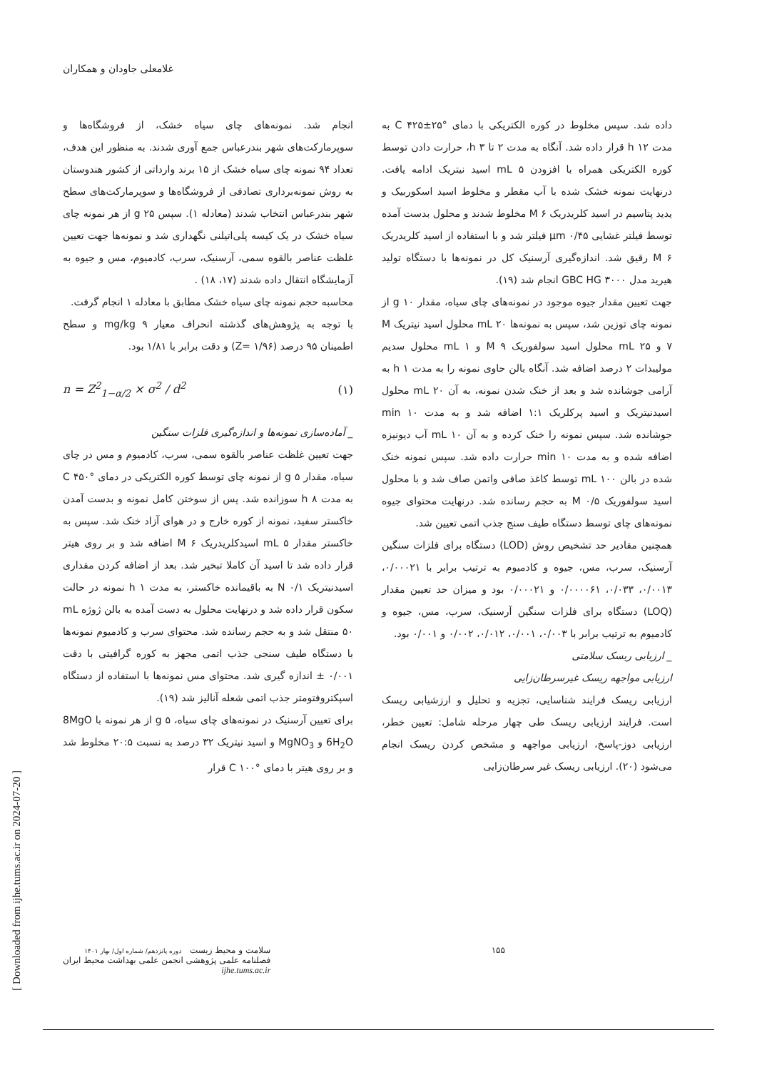غلامعلی جاودان و همکاران
انجام شد. نمونه‌های چای سیاه خشک، از فروشگاه‌ها و سوپرمارکت‌های شهر بندرعباس جمع آوری شدند. به منظور این هدف، تعداد ۹۴ نمونه چای سیاه خشک از ۱۵ برند وارداتی از کشور هندوستان به روش نمونه‌برداری تصادفی از فروشگاه‌ها و سوپرمارکت‌های سطح شهر بندرعباس انتخاب شدند (معادله ۱). سپس g ۲۵ از هر نمونه چای سیاه خشک در یک کیسه پلی‌اتیلنی نگهداری شد و نمونه‌ها جهت تعیین غلظت عناصر بالقوه سمی، آرسنیک، سرب، کادمیوم، مس و جیوه به آزمایشگاه انتقال داده شدند (۱۷، ۱۸) .
محاسبه حجم نمونه چای سیاه خشک مطابق با معادله ۱ انجام گرفت.
با توجه به پژوهش‌های گذشته انحراف معیار mg/kg ۹ و سطح اطمینان ۹۵ درصد (Z= ۱/۹۶) و دقت برابر با ۱/۸۱ بود.
n = Z<sup>2</sup><sub>1−α/2</sub> × σ<sup>2</sup> / d<sup>2</sup> (۱)
_ آماده‌سازی نمونه‌ها و اندازه‌گیری فلزات سنگین
جهت تعیین غلظت عناصر بالقوه سمی، سرب، کادمیوم و مس در چای سیاه، مقدار g ۵ از نمونه چای توسط کوره الکتریکی در دمای °C ۴۵۰ به مدت h ۸ سوزانده شد. پس از سوختن کامل نمونه و بدست آمدن خاکستر سفید، نمونه از کوره خارج و در هوای آزاد خنک شد. سپس به خاکستر مقدار mL ۵ اسیدکلریدریک M ۶ اضافه شد و بر روی هیتر قرار داده شد تا اسید آن کاملا تبخیر شد. بعد از اضافه کردن مقداری اسیدنیتریک N ۰/۱ به باقیمانده خاکستر، به مدت h ۱ نمونه در حالت سکون قرار داده شد و درنهایت محلول به دست آمده به بالن ژوژه mL ۵۰ منتقل شد و به حجم رسانده شد. محتوای سرب و کادمیوم نمونه‌ها با دستگاه طیف سنجی جذب اتمی مجهز به کوره گرافیتی با دقت ۰/۰۰۱ ± اندازه گیری شد. محتوای مس نمونه‌ها با استفاده از دستگاه اسپکتروفتومتر جذب اتمی شعله آنالیز شد (۱۹).
برای تعیین آرسنیک در نمونه‌های چای سیاه، g ۵ از هر نمونه با 8MgO 6H<sub>2</sub>O و MgNO<sub>3</sub> و اسید نیتریک ۳۲ درصد به نسبت ۲۰:۵ مخلوط شد و بر روی هیتر با دمای °C ۱۰۰ قرار
داده شد. سپس مخلوط در کوره الکتریکی با دمای °C ۴۲۵±۲۵ به مدت h ۱۲ قرار داده شد. آنگاه به مدت ۲ تا h ۳، حرارت دادن توسط کوره الکتریکی همراه با افزودن mL ۵ اسید نیتریک ادامه یافت. درنهایت نمونه خشک شده با آب مقطر و مخلوط اسید اسکوربیک و یدید پتاسیم در اسید کلریدریک M ۶ مخلوط شدند و محلول بدست آمده توسط فیلتر غشایی μm ۰/۴۵ فیلتر شد و با استفاده از اسید کلریدریک M ۶ رقیق شد. اندازه‌گیری آرسنیک کل در نمونه‌ها با دستگاه تولید هیرید مدل GBC HG ۳۰۰۰ انجام شد (۱۹).
جهت تعیین مقدار جیوه موجود در نمونه‌های چای سیاه، مقدار g ۱۰ از نمونه چای توزین شد، سپس به نمونه‌ها mL ۲۰ محلول اسید نیتریک M ۷ و mL ۲۵ محلول اسید سولفوریک M ۹ و mL ۱ محلول سدیم مولیبدات ۲ درصد اضافه شد. آنگاه بالن حاوی نمونه را به مدت h ۱ به آرامی جوشانده شد و بعد از خنک شدن نمونه، به آن mL ۲۰ محلول اسیدنیتریک و اسید پرکلریک ۱:۱ اضافه شد و به مدت min ۱۰ جوشانده شد. سپس نمونه را خنک کرده و به آن mL ۱۰ آب دیونیزه اضافه شده و به مدت min ۱۰ حرارت داده شد. سپس نمونه خنک شده در بالن mL ۱۰۰ توسط کاغذ صافی واتمن صاف شد و با محلول اسید سولفوریک M ۰/۵ به حجم رسانده شد. درنهایت محتوای جیوه نمونه‌های چای توسط دستگاه طیف سنج جذب اتمی تعیین شد.
همچنین مقادیر حد تشخیص روش (LOD) دستگاه برای فلزات سنگین آرسنیک، سرب، مس، جیوه و کادمیوم به ترتیب برابر با ۰/۰۰۰۲۱، ۰/۰۰۱۳، ۰/۰۳۳، ۰/۰۰۰۰۶۱ و ۰/۰۰۰۲۱ بود و میزان حد تعیین مقدار (LOQ) دستگاه برای فلزات سنگین آرسنیک، سرب، مس، جیوه و کادمیوم به ترتیب برابر با ۰/۰۰۳، ۰/۰۰۱، ۰/۰۱۲، ۰/۰۰۲ و ۰/۰۰۱ بود.
_ ارزیابی ریسک سلامتی
ارزیابی مواجهه ریسک غیرسرطان‌زایی
ارزیابی ریسک فرایند شناسایی، تجزیه و تحلیل و ارزشیابی ریسک است. فرایند ارزیابی ریسک طی چهار مرحله شامل: تعیین خطر، ارزیابی دوز-پاسخ، ارزیابی مواجهه و مشخص کردن ریسک انجام می‌شود (۲۰). ارزیابی ریسک غیر سرطان‌زایی
[ Downloaded from ijhe.tums.ac.ir on 2024-07-20 ]
۱۵۵ سلامت و محیط زیست دوره پانزدهم/ شماره اول/ بهار ۱۴۰۱
فصلنامه علمی پژوهشی انجمن علمی بهداشت محیط ایران
ijhe.tums.ac.ir